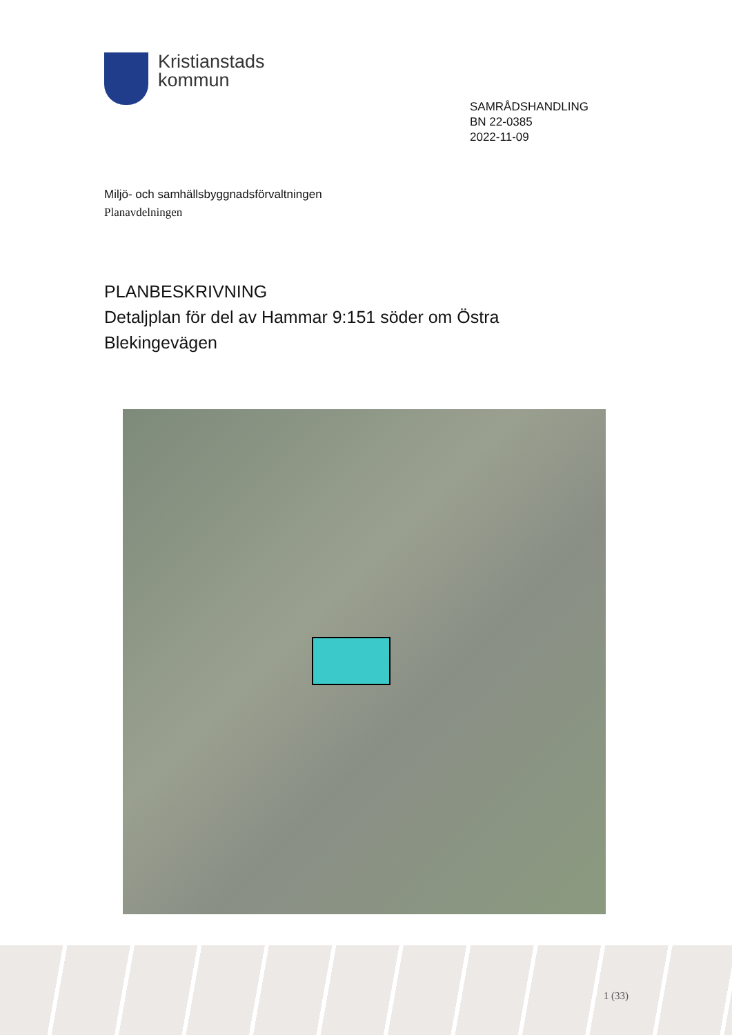Kristianstads
kommun
SAMRÅDSHANDLING
BN 22-0385
2022-11-09
Miljö- och samhällsbyggnadsförvaltningen
Planavdelningen
PLANBESKRIVNING
Detaljplan för del av Hammar 9:151 söder om Östra
Blekingevägen
1 (33)